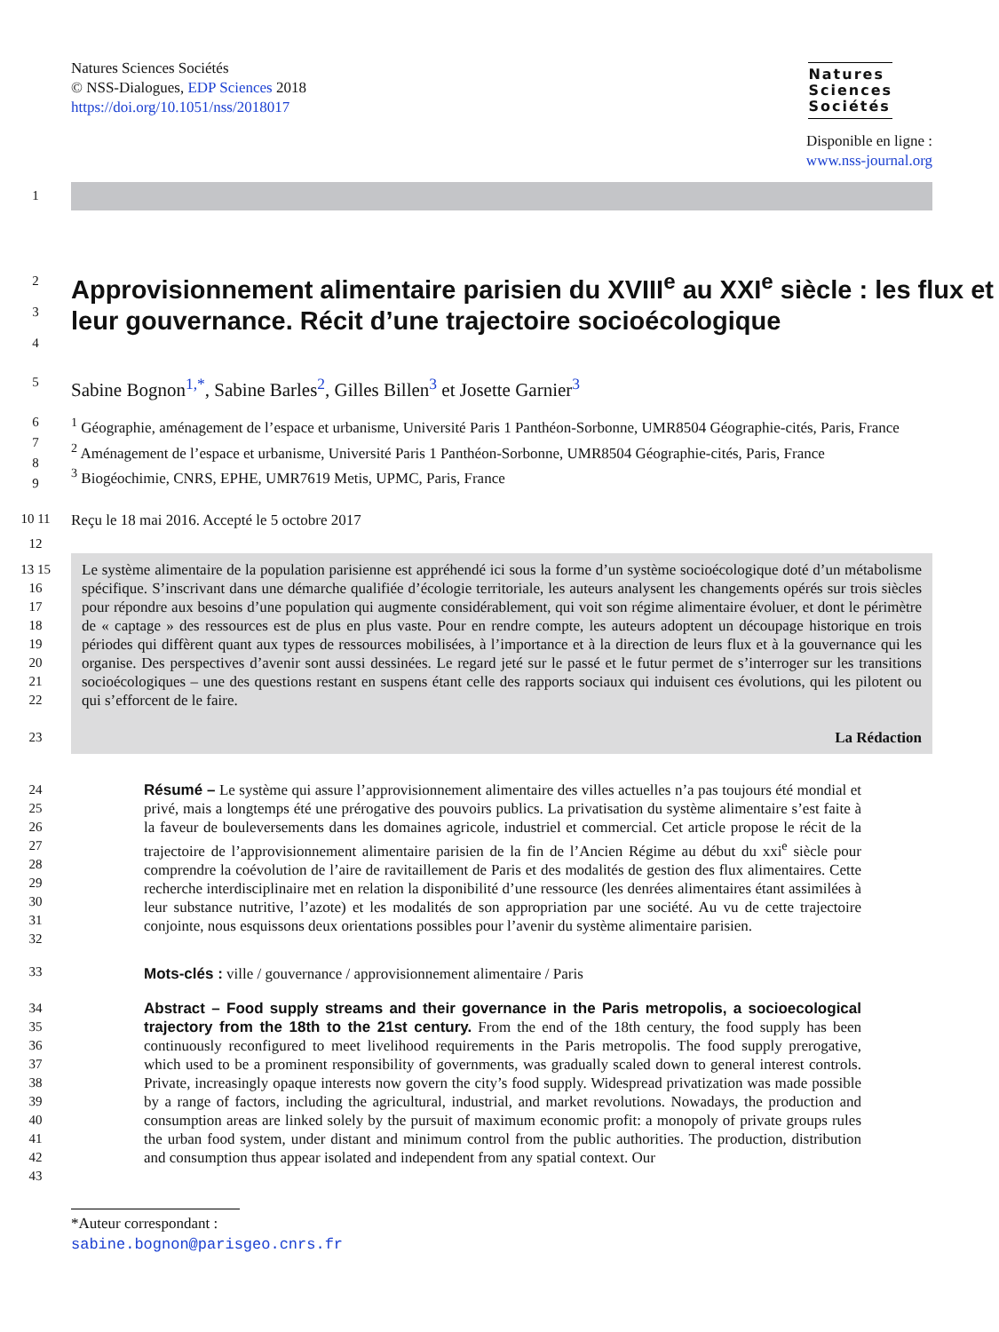Natures Sciences Sociétés
© NSS-Dialogues, EDP Sciences 2018
https://doi.org/10.1051/nss/2018017
Natures
Sciences
Sociétés
Disponible en ligne :
www.nss-journal.org
1
2
3
4
Approvisionnement alimentaire parisien du XVIII<sup>e</sup> au XXI<sup>e</sup> siècle : les flux et leur gouvernance. Récit d’une trajectoire socioécologique
5
Sabine Bognon<sup>1,*</sup>, Sabine Barles<sup>2</sup>, Gilles Billen<sup>3</sup> et Josette Garnier<sup>3</sup>
6
7
8
9
<sup>1</sup> Géographie, aménagement de l’espace et urbanisme, Université Paris 1 Panthéon-Sorbonne, UMR8504 Géographie-cités, Paris, France
<sup>2</sup> Aménagement de l’espace et urbanisme, Université Paris 1 Panthéon-Sorbonne, UMR8504 Géographie-cités, Paris, France
<sup>3</sup> Biogéochimie, CNRS, EPHE, UMR7619 Metis, UPMC, Paris, France
10 11 Reçu le 18 mai 2016. Accepté le 5 octobre 2017
12
13 15
16
17
18
19
20
21
22
23
Le système alimentaire de la population parisienne est appréhendé ici sous la forme d’un système socioécologique doté d’un métabolisme spécifique. S’inscrivant dans une démarche qualifiée d’écologie territoriale, les auteurs analysent les changements opérés sur trois siècles pour répondre aux besoins d’une population qui augmente considérablement, qui voit son régime alimentaire évoluer, et dont le périmètre de « captage » des ressources est de plus en plus vaste. Pour en rendre compte, les auteurs adoptent un découpage historique en trois périodes qui diffèrent quant aux types de ressources mobilisées, à l’importance et à la direction de leurs flux et à la gouvernance qui les organise. Des perspectives d’avenir sont aussi dessinées. Le regard jeté sur le passé et le futur permet de s’interroger sur les transitions socioécologiques – une des questions restant en suspens étant celle des rapports sociaux qui induisent ces évolutions, qui les pilotent ou qui s’efforcent de le faire.
La Rédaction
24
25
26
27
28
29
30
31
32
Résumé – Le système qui assure l’approvisionnement alimentaire des villes actuelles n’a pas toujours été mondial et privé, mais a longtemps été une prérogative des pouvoirs publics. La privatisation du système alimentaire s’est faite à la faveur de bouleversements dans les domaines agricole, industriel et commercial. Cet article propose le récit de la trajectoire de l’approvisionnement alimentaire parisien de la fin de l’Ancien Régime au début du xxi<sup>e</sup> siècle pour comprendre la coévolution de l’aire de ravitaillement de Paris et des modalités de gestion des flux alimentaires. Cette recherche interdisciplinaire met en relation la disponibilité d’une ressource (les denrées alimentaires étant assimilées à leur substance nutritive, l’azote) et les modalités de son appropriation par une société. Au vu de cette trajectoire conjointe, nous esquissons deux orientations possibles pour l’avenir du système alimentaire parisien.
33
Mots-clés : ville / gouvernance / approvisionnement alimentaire / Paris
34
35
36
37
38
39
40
41
42
43
Abstract – Food supply streams and their governance in the Paris metropolis, a socioecological trajectory from the 18th to the 21st century. From the end of the 18th century, the food supply has been continuously reconfigured to meet livelihood requirements in the Paris metropolis. The food supply prerogative, which used to be a prominent responsibility of governments, was gradually scaled down to general interest controls. Private, increasingly opaque interests now govern the city’s food supply. Widespread privatization was made possible by a range of factors, including the agricultural, industrial, and market revolutions. Nowadays, the production and consumption areas are linked solely by the pursuit of maximum economic profit: a monopoly of private groups rules the urban food system, under distant and minimum control from the public authorities. The production, distribution and consumption thus appear isolated and independent from any spatial context. Our
*Auteur correspondant :
sabine.bognon@parisgeo.cnrs.fr